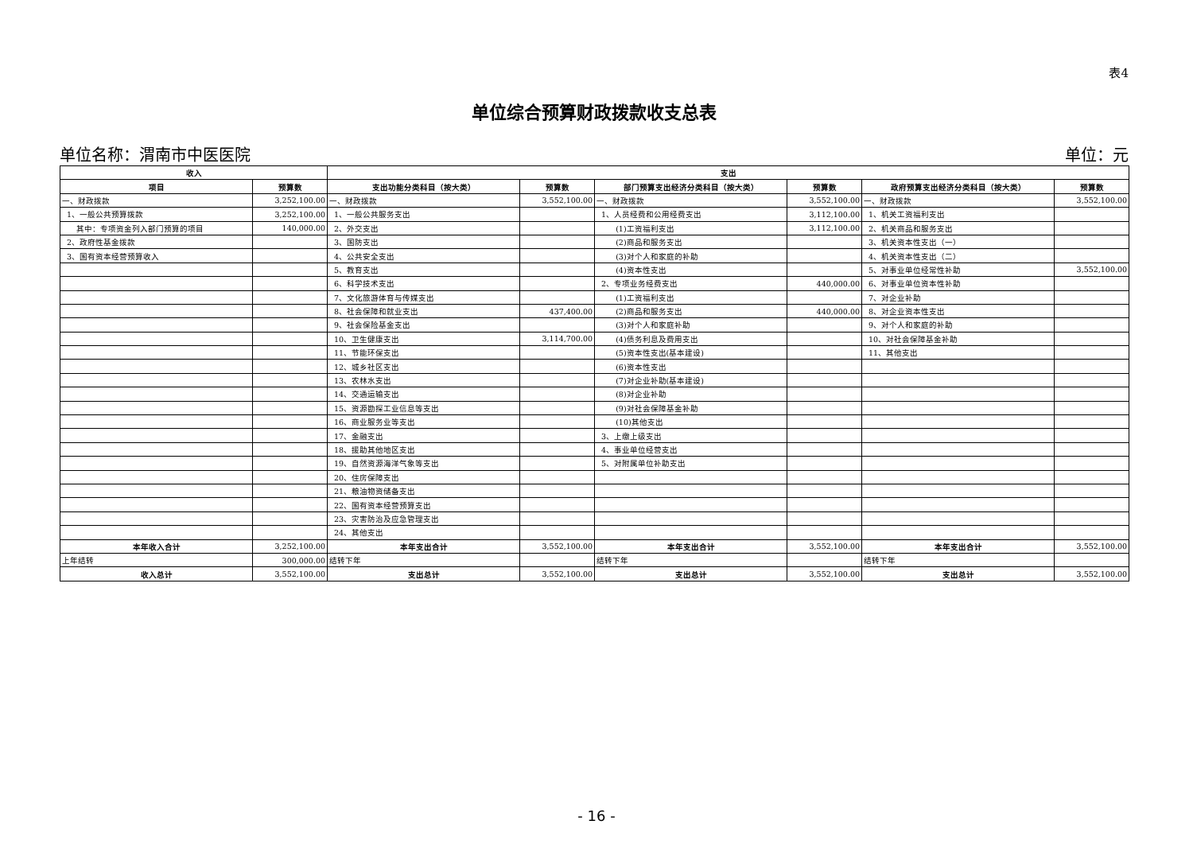表4
单位综合预算财政拨款收支总表
单位名称：渭南市中医医院 单位：元
| 收入 | | 支出 | | | | | |
| --- | --- | --- | --- | --- | --- | --- | --- |
| 项目 | 预算数 | 支出功能分类科目（按大类） | 预算数 | 部门预算支出经济分类科目（按大类） | 预算数 | 政府预算支出经济分类科目（按大类） | 预算数 |
| 一、财政拨款 | 3,252,100.00 | 一、财政拨款 | 3,552,100.00 | 一、财政拨款 | 3,552,100.00 | 一、财政拨款 | 3,552,100.00 |
| 1、一般公共预算拨款 | 3,252,100.00 | 1、一般公共服务支出 | | 1、人员经费和公用经费支出 | 3,112,100.00 | 1、机关工资福利支出 | |
| 其中：专项资金列入部门预算的项目 | 140,000.00 | 2、外交支出 | | (1)工资福利支出 | 3,112,100.00 | 2、机关商品和服务支出 | |
| 2、政府性基金拨款 | | 3、国防支出 | | (2)商品和服务支出 | | 3、机关资本性支出（一） | |
| 3、国有资本经营预算收入 | | 4、公共安全支出 | | (3)对个人和家庭的补助 | | 4、机关资本性支出（二） | |
| | | 5、教育支出 | | (4)资本性支出 | | 5、对事业单位经常性补助 | 3,552,100.00 |
| | | 6、科学技术支出 | | 2、专项业务经费支出 | 440,000.00 | 6、对事业单位资本性补助 | |
| | | 7、文化旅游体育与传媒支出 | | (1)工资福利支出 | | 7、对企业补助 | |
| | | 8、社会保障和就业支出 | 437,400.00 | (2)商品和服务支出 | 440,000.00 | 8、对企业资本性支出 | |
| | | 9、社会保险基金支出 | | (3)对个人和家庭补助 | | 9、对个人和家庭的补助 | |
| | | 10、卫生健康支出 | 3,114,700.00 | (4)债务利息及费用支出 | | 10、对社会保障基金补助 | |
| | | 11、节能环保支出 | | (5)资本性支出(基本建设) | | 11、其他支出 | |
| | | 12、城乡社区支出 | | (6)资本性支出 | | | |
| | | 13、农林水支出 | | (7)对企业补助(基本建设) | | | |
| | | 14、交通运输支出 | | (8)对企业补助 | | | |
| | | 15、资源勘探工业信息等支出 | | (9)对社会保障基金补助 | | | |
| | | 16、商业服务业等支出 | | (10)其他支出 | | | |
| | | 17、金融支出 | | 3、上缴上级支出 | | | |
| | | 18、援助其他地区支出 | | 4、事业单位经营支出 | | | |
| | | 19、自然资源海洋气象等支出 | | 5、对附属单位补助支出 | | | |
| | | 20、住房保障支出 | | | | | |
| | | 21、粮油物资储备支出 | | | | | |
| | | 22、国有资本经营预算支出 | | | | | |
| | | 23、灾害防治及应急管理支出 | | | | | |
| | | 24、其他支出 | | | | | |
| 本年收入合计 | 3,252,100.00 | 本年支出合计 | 3,552,100.00 | 本年支出合计 | 3,552,100.00 | 本年支出合计 | 3,552,100.00 |
| 上年结转 | 300,000.00 | 结转下年 | | 结转下年 | | 结转下年 | |
| 收入总计 | 3,552,100.00 | 支出总计 | 3,552,100.00 | 支出总计 | 3,552,100.00 | 支出总计 | 3,552,100.00 |
- 16 -